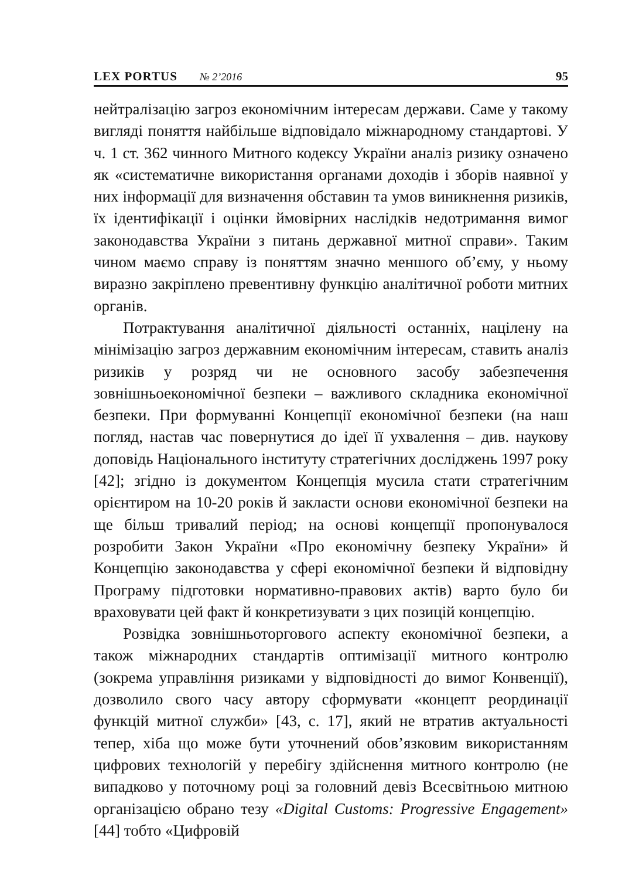LEX PORTUS № 2’2016 95
нейтралізацію загроз економічним інтересам держави. Саме у такому вигляді поняття найбільше відповідало міжнародному стандартові. У ч. 1 ст. 362 чинного Митного кодексу України аналіз ризику означено як «систематичне використання органами доходів і зборів наявної у них інформації для визначення обставин та умов виникнення ризиків, їх ідентифікації і оцінки ймовірних наслідків недотримання вимог законодавства України з питань державної митної справи». Таким чином маємо справу із поняттям значно меншого об’єму, у ньому виразно закріплено превентивну функцію аналітичної роботи митних органів.
Потрактування аналітичної діяльності останніх, націлену на мінімізацію загроз державним економічним інтересам, ставить аналіз ризиків у розряд чи не основного засобу забезпечення зовнішньоекономічної безпеки – важливого складника економічної безпеки. При формуванні Концепції економічної безпеки (на наш погляд, настав час повернутися до ідеї її ухвалення – див. наукову доповідь Національного інституту стратегічних досліджень 1997 року [42]; згідно із документом Концепція мусила стати стратегічним орієнтиром на 10-20 років й закласти основи економічної безпеки на ще більш тривалий період; на основі концепції пропонувалося розробити Закон України «Про економічну безпеку України» й Концепцію законодавства у сфері економічної безпеки й відповідну Програму підготовки нормативно-правових актів) варто було би враховувати цей факт й конкретизувати з цих позицій концепцію.
Розвідка зовнішньоторгового аспекту економічної безпеки, а також міжнародних стандартів оптимізації митного контролю (зокрема управління ризиками у відповідності до вимог Конвенції), дозволило свого часу автору сформувати «концепт реординації функцій митної служби» [43, с. 17], який не втратив актуальності тепер, хіба що може бути уточнений обов’язковим використанням цифрових технологій у перебігу здійснення митного контролю (не випадково у поточному році за головний девіз Всесвітньою митною організацією обрано тезу «Digital Customs: Progressive Engagement» [44] тобто «Цифровій